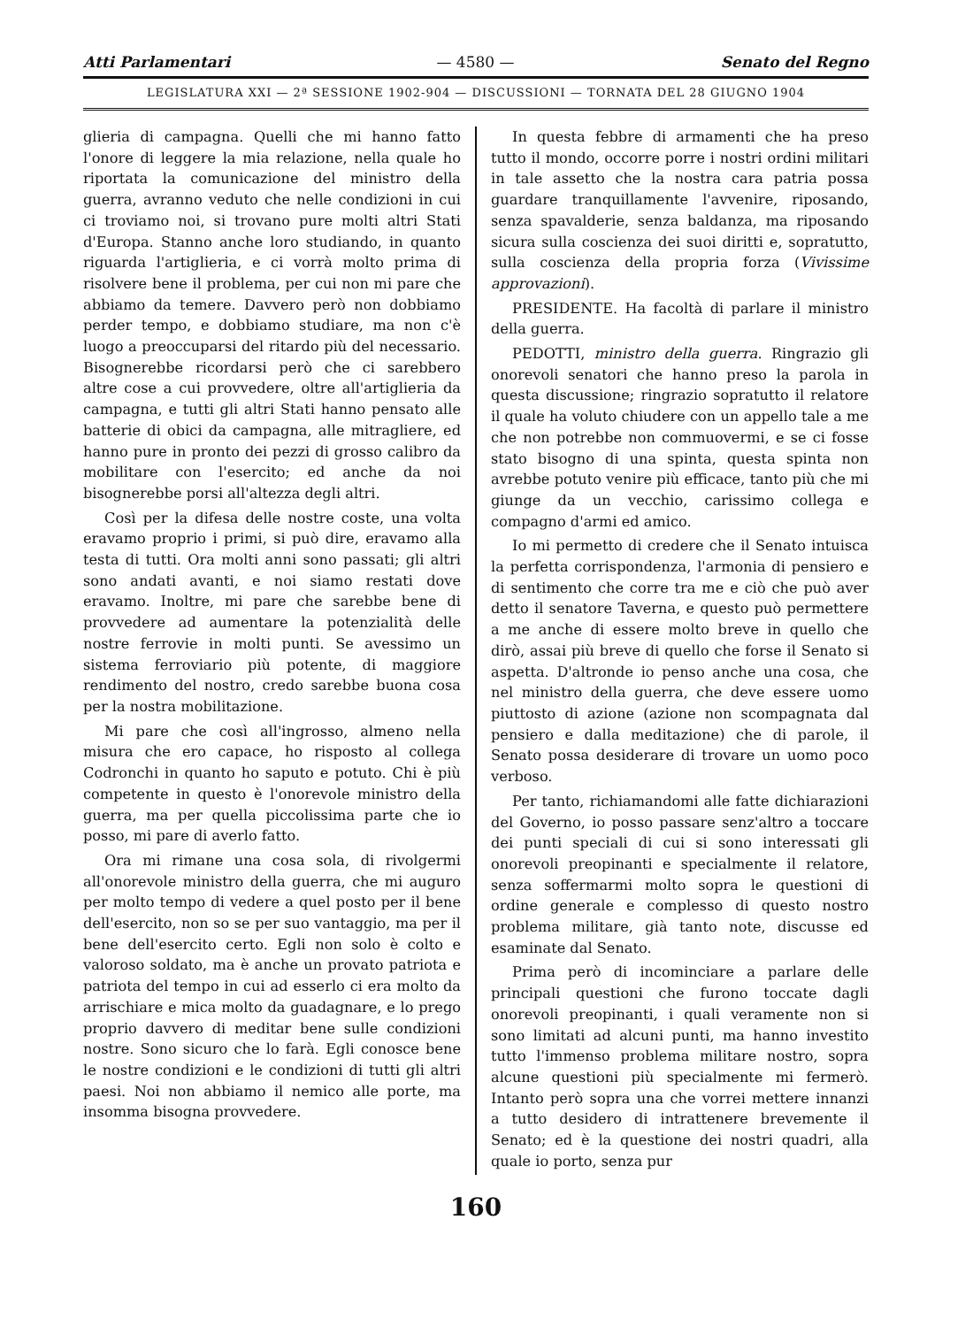Atti Parlamentari — 4580 — Senato del Regno
LEGISLATURA XXI — 2ª SESSIONE 1902-904 — DISCUSSIONI — TORNATA DEL 28 GIUGNO 1904
glieria di campagna. Quelli che mi hanno fatto l'onore di leggere la mia relazione, nella quale ho riportata la comunicazione del ministro della guerra, avranno veduto che nelle condizioni in cui ci troviamo noi, si trovano pure molti altri Stati d'Europa. Stanno anche loro studiando, in quanto riguarda l'artiglieria, e ci vorrà molto prima di risolvere bene il problema, per cui non mi pare che abbiamo da temere. Davvero però non dobbiamo perder tempo, e dobbiamo studiare, ma non c'è luogo a preoccuparsi del ritardo più del necessario. Bisognerebbe ricordarsi però che ci sarebbero altre cose a cui provvedere, oltre all'artiglieria da campagna, e tutti gli altri Stati hanno pensato alle batterie di obici da campagna, alle mitragliere, ed hanno pure in pronto dei pezzi di grosso calibro da mobilitare con l'esercito; ed anche da noi bisognerebbe porsi all'altezza degli altri.
Così per la difesa delle nostre coste, una volta eravamo proprio i primi, si può dire, eravamo alla testa di tutti. Ora molti anni sono passati; gli altri sono andati avanti, e noi siamo restati dove eravamo. Inoltre, mi pare che sarebbe bene di provvedere ad aumentare la potenzialità delle nostre ferrovie in molti punti. Se avessimo un sistema ferroviario più potente, di maggiore rendimento del nostro, credo sarebbe buona cosa per la nostra mobilitazione.
Mi pare che così all'ingrosso, almeno nella misura che ero capace, ho risposto al collega Codronchi in quanto ho saputo e potuto. Chi è più competente in questo è l'onorevole ministro della guerra, ma per quella piccolissima parte che io posso, mi pare di averlo fatto.
Ora mi rimane una cosa sola, di rivolgermi all'onorevole ministro della guerra, che mi auguro per molto tempo di vedere a quel posto per il bene dell'esercito, non so se per suo vantaggio, ma per il bene dell'esercito certo. Egli non solo è colto e valoroso soldato, ma è anche un provato patriota e patriota del tempo in cui ad esserlo ci era molto da arrischiare e mica molto da guadagnare, e lo prego proprio davvero di meditar bene sulle condizioni nostre. Sono sicuro che lo farà. Egli conosce bene le nostre condizioni e le condizioni di tutti gli altri paesi. Noi non abbiamo il nemico alle porte, ma insomma bisogna provvedere.
In questa febbre di armamenti che ha preso tutto il mondo, occorre porre i nostri ordini militari in tale assetto che la nostra cara patria possa guardare tranquillamente l'avvenire, riposando, senza spavalderie, senza baldanza, ma riposando sicura sulla coscienza dei suoi diritti e, sopratutto, sulla coscienza della propria forza (Vivissime approvazioni).
PRESIDENTE. Ha facoltà di parlare il ministro della guerra.
PEDOTTI, ministro della guerra. Ringrazio gli onorevoli senatori che hanno preso la parola in questa discussione; ringrazio sopratutto il relatore il quale ha voluto chiudere con un appello tale a me che non potrebbe non commuovermi, e se ci fosse stato bisogno di una spinta, questa spinta non avrebbe potuto venire più efficace, tanto più che mi giunge da un vecchio, carissimo collega e compagno d'armi ed amico.
Io mi permetto di credere che il Senato intuisca la perfetta corrispondenza, l'armonia di pensiero e di sentimento che corre tra me e ciò che può aver detto il senatore Taverna, e questo può permettere a me anche di essere molto breve in quello che dirò, assai più breve di quello che forse il Senato si aspetta. D'altronde io penso anche una cosa, che nel ministro della guerra, che deve essere uomo piuttosto di azione (azione non scompagnata dal pensiero e dalla meditazione) che di parole, il Senato possa desiderare di trovare un uomo poco verboso.
Per tanto, richiamandomi alle fatte dichiarazioni del Governo, io posso passare senz'altro a toccare dei punti speciali di cui si sono interessati gli onorevoli preopinanti e specialmente il relatore, senza soffermarmi molto sopra le questioni di ordine generale e complesso di questo nostro problema militare, già tanto note, discusse ed esaminate dal Senato.
Prima però di incominciare a parlare delle principali questioni che furono toccate dagli onorevoli preopinanti, i quali veramente non si sono limitati ad alcuni punti, ma hanno investito tutto l'immenso problema militare nostro, sopra alcune questioni più specialmente mi fermerò. Intanto però sopra una che vorrei mettere innanzi a tutto desidero di intrattenere brevemente il Senato; ed è la questione dei nostri quadri, alla quale io porto, senza pur
160